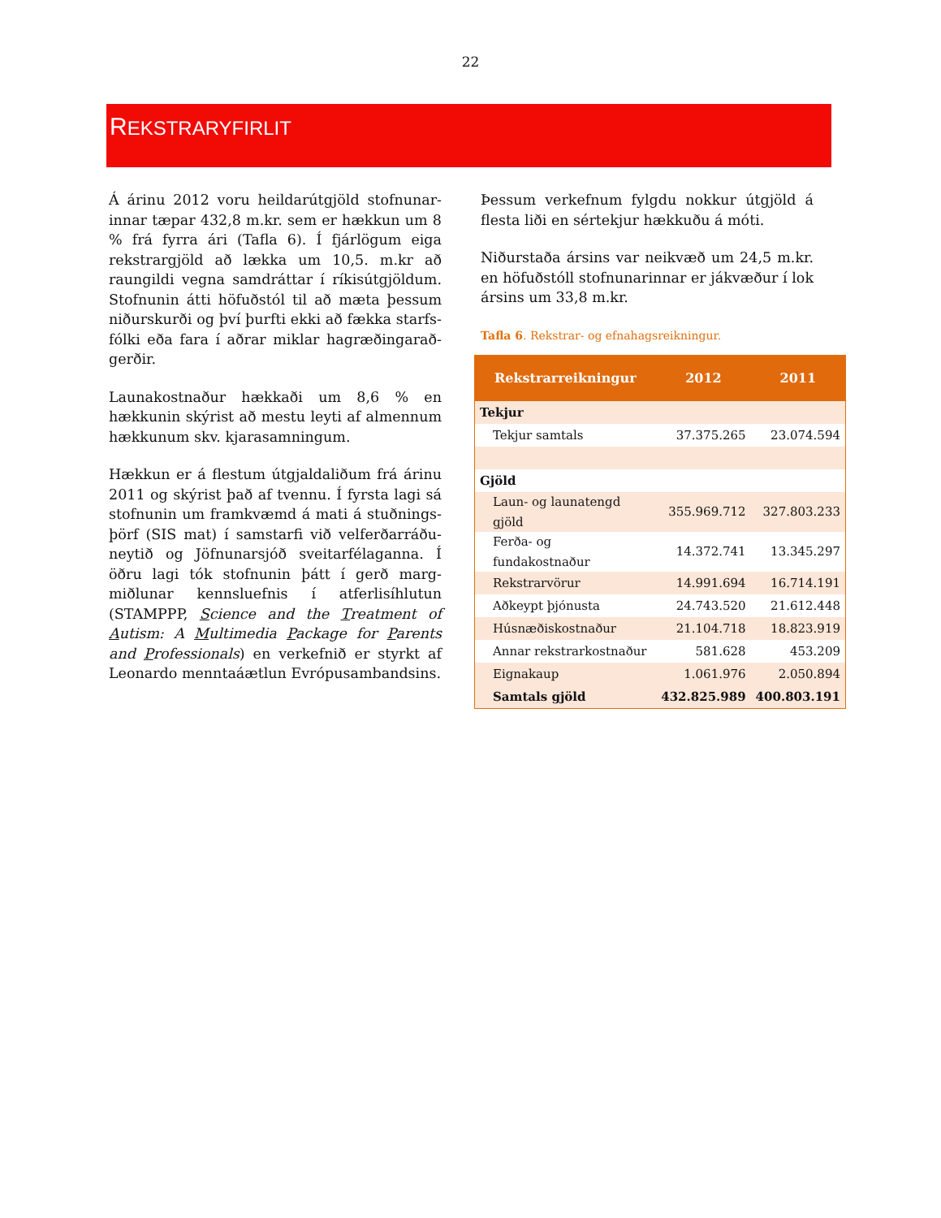22
REKSTRARYFIRLIT
Á árinu 2012 voru heildarútgjöld stofnunar­innar tæpar 432,8 m.kr. sem er hækkun um 8 % frá fyrra ári (Tafla 6). Í fjárlögum eiga rekstrargjöld að lækka um 10,5. m.kr að raun­gildi vegna samdráttar í ríkisútgjöldum. Stofnunin átti höfuðstól til að mæta þessum niðurskurði og því þurfti ekki að fækka starfs­fólki eða fara í aðrar miklar hagræðingarað­gerðir.
Launakostnaður hækkaði um 8,6 % en hækkunin skýrist að mestu leyti af almennum hækkunum skv. kjarasamningum.
Hækkun er á flestum útgjaldaliðum frá árinu 2011 og skýrist það af tvennu. Í fyrsta lagi sá stofnunin um framkvæmd á mati á stuðnings­þörf (SIS mat) í samstarfi við velferðarráðu­neytið og Jöfnunarsjóð sveitarfélaganna. Í öðru lagi tók stofnunin þátt í gerð marg­miðlunar kennsluefnis í atferlisíhlutun (STAMPPP, Science and the Treatment of Autism: A Multimedia Package for Parents and Professionals) en verkefnið er styrkt af Leonardo menntaáætlun Evrópusambandsins.
Þessum verkefnum fylgdu nokkur útgjöld á flesta liði en sértekjur hækkuðu á móti.
Niðurstaða ársins var neikvæð um 24,5 m.kr. en höfuðstóll stofnunarinnar er jákvæður í lok ársins um 33,8 m.kr.
Tafla 6. Rekstrar- og efnahagsreikningur.
| Rekstrarreikningur | 2012 | 2011 |
| --- | --- | --- |
| Tekjur | | |
| Tekjur samtals | 37.375.265 | 23.074.594 |
| Gjöld | | |
| Laun- og launatengd gjöld | 355.969.712 | 327.803.233 |
| Ferða- og fundakostnaður | 14.372.741 | 13.345.297 |
| Rekstrarvörur | 14.991.694 | 16.714.191 |
| Aðkeypt þjónusta | 24.743.520 | 21.612.448 |
| Húsnæðiskostnaður | 21.104.718 | 18.823.919 |
| Annar rekstrarkostnaður | 581.628 | 453.209 |
| Eignakaup | 1.061.976 | 2.050.894 |
| Samtals gjöld | 432.825.989 | 400.803.191 |